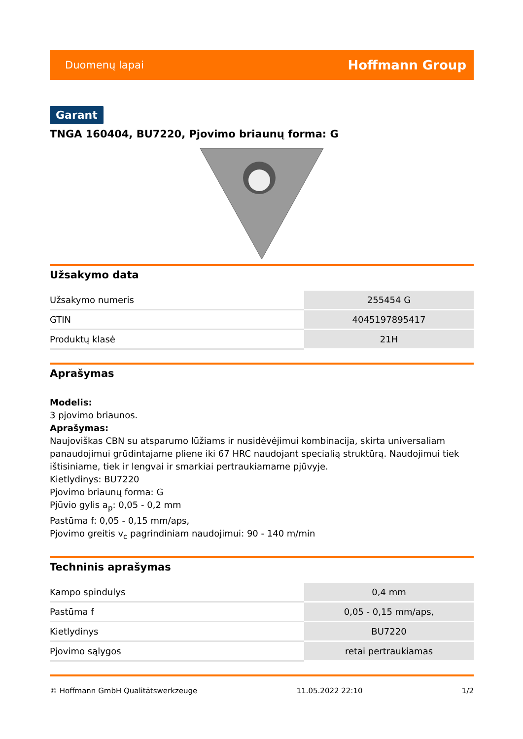Duomenų lapai Hoffmann Group
Garant
TNGA 160404, BU7220, Pjovimo briaunų forma: G
Užsakymo data
| Užsakymo numeris | 255454 G |
| GTIN | 4045197895417 |
| Produktų klasė | 21H |
Aprašymas
Modelis:
3 pjovimo briaunos.
Aprašymas:
Naujoviškas CBN su atsparumo lūžiams ir nusidėvėjimui kombinacija, skirta universaliam panaudojimui grūdintajame pliene iki 67 HRC naudojant specialią struktūrą. Naudojimui tiek ištisiniame, tiek ir lengvai ir smarkiai pertraukiamame pjūvyje.
Kietlydinys: BU7220
Pjovimo briaunų forma: G
Pjūvio gylis a<sub>p</sub>: 0,05 - 0,2 mm
Pastūma f: 0,05 - 0,15 mm/aps,
Pjovimo greitis v<sub>c</sub> pagrindiniam naudojimui: 90 - 140 m/min
Techninis aprašymas
| Kampo spindulys | 0,4 mm |
| Pastūma f | 0,05 - 0,15 mm/aps, |
| Kietlydinys | BU7220 |
| Pjovimo sąlygos | retai pertraukiamas |
© Hoffmann GmbH Qualitätswerkzeuge 11.05.2022 22:10 1/2